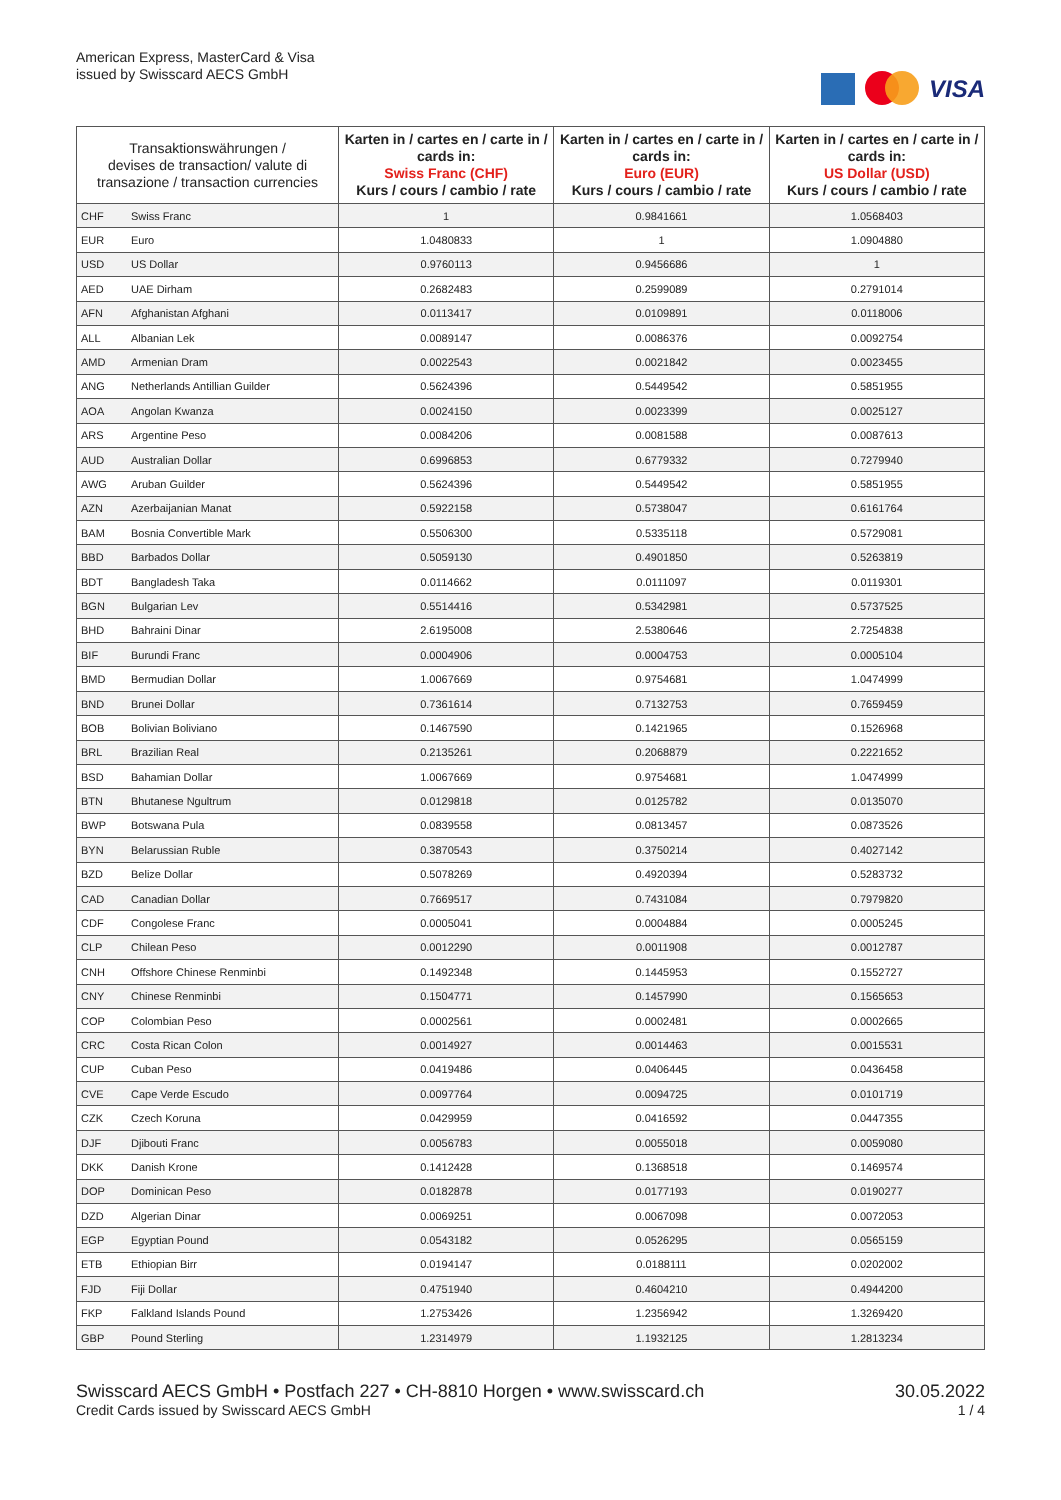American Express, MasterCard & Visa
issued by Swisscard AECS GmbH
VISA
| Transaktionswährungen / devises de transaction/ valute di transazione / transaction currencies | | Karten in / cartes en / carte in / cards in: Swiss Franc (CHF) Kurs / cours / cambio / rate | Karten in / cartes en / carte in / cards in: Euro (EUR) Kurs / cours / cambio / rate | Karten in / cartes en / carte in / cards in: US Dollar (USD) Kurs / cours / cambio / rate |
| --- | --- | --- | --- | --- |
| CHF | Swiss Franc | 1 | 0.9841661 | 1.0568403 |
| EUR | Euro | 1.0480833 | 1 | 1.0904880 |
| USD | US Dollar | 0.9760113 | 0.9456686 | 1 |
| AED | UAE Dirham | 0.2682483 | 0.2599089 | 0.2791014 |
| AFN | Afghanistan Afghani | 0.0113417 | 0.0109891 | 0.0118006 |
| ALL | Albanian Lek | 0.0089147 | 0.0086376 | 0.0092754 |
| AMD | Armenian Dram | 0.0022543 | 0.0021842 | 0.0023455 |
| ANG | Netherlands Antillian Guilder | 0.5624396 | 0.5449542 | 0.5851955 |
| AOA | Angolan Kwanza | 0.0024150 | 0.0023399 | 0.0025127 |
| ARS | Argentine Peso | 0.0084206 | 0.0081588 | 0.0087613 |
| AUD | Australian Dollar | 0.6996853 | 0.6779332 | 0.7279940 |
| AWG | Aruban Guilder | 0.5624396 | 0.5449542 | 0.5851955 |
| AZN | Azerbaijanian Manat | 0.5922158 | 0.5738047 | 0.6161764 |
| BAM | Bosnia Convertible Mark | 0.5506300 | 0.5335118 | 0.5729081 |
| BBD | Barbados Dollar | 0.5059130 | 0.4901850 | 0.5263819 |
| BDT | Bangladesh Taka | 0.0114662 | 0.0111097 | 0.0119301 |
| BGN | Bulgarian Lev | 0.5514416 | 0.5342981 | 0.5737525 |
| BHD | Bahraini Dinar | 2.6195008 | 2.5380646 | 2.7254838 |
| BIF | Burundi Franc | 0.0004906 | 0.0004753 | 0.0005104 |
| BMD | Bermudian Dollar | 1.0067669 | 0.9754681 | 1.0474999 |
| BND | Brunei Dollar | 0.7361614 | 0.7132753 | 0.7659459 |
| BOB | Bolivian Boliviano | 0.1467590 | 0.1421965 | 0.1526968 |
| BRL | Brazilian Real | 0.2135261 | 0.2068879 | 0.2221652 |
| BSD | Bahamian Dollar | 1.0067669 | 0.9754681 | 1.0474999 |
| BTN | Bhutanese Ngultrum | 0.0129818 | 0.0125782 | 0.0135070 |
| BWP | Botswana Pula | 0.0839558 | 0.0813457 | 0.0873526 |
| BYN | Belarussian Ruble | 0.3870543 | 0.3750214 | 0.4027142 |
| BZD | Belize Dollar | 0.5078269 | 0.4920394 | 0.5283732 |
| CAD | Canadian Dollar | 0.7669517 | 0.7431084 | 0.7979820 |
| CDF | Congolese Franc | 0.0005041 | 0.0004884 | 0.0005245 |
| CLP | Chilean Peso | 0.0012290 | 0.0011908 | 0.0012787 |
| CNH | Offshore Chinese Renminbi | 0.1492348 | 0.1445953 | 0.1552727 |
| CNY | Chinese Renminbi | 0.1504771 | 0.1457990 | 0.1565653 |
| COP | Colombian Peso | 0.0002561 | 0.0002481 | 0.0002665 |
| CRC | Costa Rican Colon | 0.0014927 | 0.0014463 | 0.0015531 |
| CUP | Cuban Peso | 0.0419486 | 0.0406445 | 0.0436458 |
| CVE | Cape Verde Escudo | 0.0097764 | 0.0094725 | 0.0101719 |
| CZK | Czech Koruna | 0.0429959 | 0.0416592 | 0.0447355 |
| DJF | Djibouti Franc | 0.0056783 | 0.0055018 | 0.0059080 |
| DKK | Danish Krone | 0.1412428 | 0.1368518 | 0.1469574 |
| DOP | Dominican Peso | 0.0182878 | 0.0177193 | 0.0190277 |
| DZD | Algerian Dinar | 0.0069251 | 0.0067098 | 0.0072053 |
| EGP | Egyptian Pound | 0.0543182 | 0.0526295 | 0.0565159 |
| ETB | Ethiopian Birr | 0.0194147 | 0.0188111 | 0.0202002 |
| FJD | Fiji Dollar | 0.4751940 | 0.4604210 | 0.4944200 |
| FKP | Falkland Islands Pound | 1.2753426 | 1.2356942 | 1.3269420 |
| GBP | Pound Sterling | 1.2314979 | 1.1932125 | 1.2813234 |
Swisscard AECS GmbH • Postfach 227 • CH-8810 Horgen • www.swisscard.ch
Credit Cards issued by Swisscard AECS GmbH
30.05.2022
1 / 4